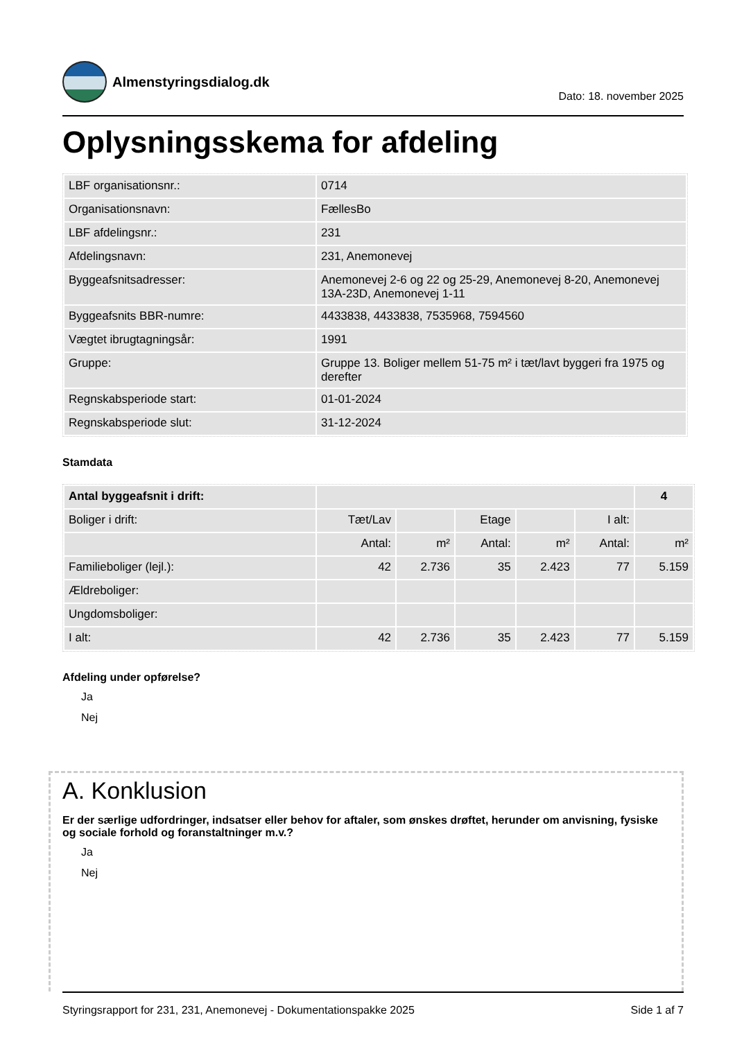Almenstyringsdialog.dk
Dato: 18. november 2025
Oplysningsskema for afdeling
| LBF organisationsnr.: | 0714 |
| Organisationsnavn: | FællesBo |
| LBF afdelingsnr.: | 231 |
| Afdelingsnavn: | 231, Anemonevej |
| Byggeafsnitsadresser: | Anemonevej 2-6 og 22 og 25-29, Anemonevej 8-20, Anemonevej 13A-23D, Anemonevej 1-11 |
| Byggeafsnits BBR-numre: | 4433838, 4433838, 7535968, 7594560 |
| Vægtet ibrugtagningsår: | 1991 |
| Gruppe: | Gruppe 13. Boliger mellem 51-75 m² i tæt/lavt byggeri fra 1975 og derefter |
| Regnskabsperiode start: | 01-01-2024 |
| Regnskabsperiode slut: | 31-12-2024 |
Stamdata
| Antal byggeafsnit i drift: | | | | | | 4 |
| Boliger i drift: | Tæt/Lav | | Etage | | I alt: | |
| | Antal: | m² | Antal: | m² | Antal: | m² |
| Familieboliger (lejl.): | 42 | 2.736 | 35 | 2.423 | 77 | 5.159 |
| Ældreboliger: | | | | | | |
| Ungdomsboliger: | | | | | | |
| I alt: | 42 | 2.736 | 35 | 2.423 | 77 | 5.159 |
Afdeling under opførelse?
Ja
Nej
A. Konklusion
Er der særlige udfordringer, indsatser eller behov for aftaler, som ønskes drøftet, herunder om anvisning, fysiske og sociale forhold og foranstaltninger m.v.?
Ja
Nej
Styringsrapport for 231, 231, Anemonevej - Dokumentationspakke 2025 Side 1 af 7